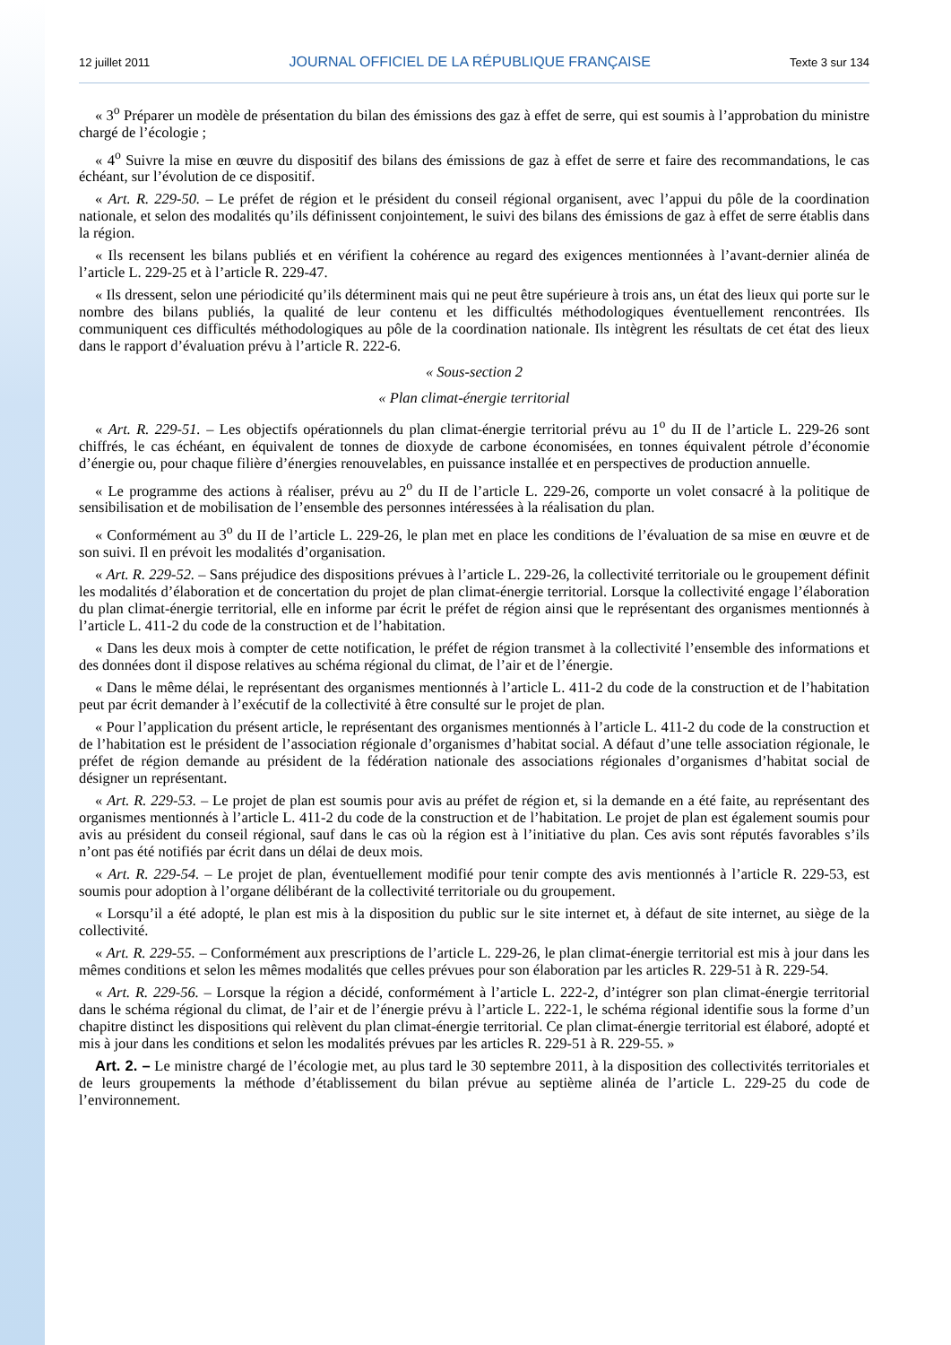12 juillet 2011 JOURNAL OFFICIEL DE LA RÉPUBLIQUE FRANÇAISE Texte 3 sur 134
« 3<sup>o</sup> Préparer un modèle de présentation du bilan des émissions des gaz à effet de serre, qui est soumis à l’approbation du ministre chargé de l’écologie ;
« 4<sup>o</sup> Suivre la mise en œuvre du dispositif des bilans des émissions de gaz à effet de serre et faire des recommandations, le cas échéant, sur l’évolution de ce dispositif.
« Art. R. 229-50. – Le préfet de région et le président du conseil régional organisent, avec l’appui du pôle de la coordination nationale, et selon des modalités qu’ils définissent conjointement, le suivi des bilans des émissions de gaz à effet de serre établis dans la région.
« Ils recensent les bilans publiés et en vérifient la cohérence au regard des exigences mentionnées à l’avant-dernier alinéa de l’article L. 229-25 et à l’article R. 229-47.
« Ils dressent, selon une périodicité qu’ils déterminent mais qui ne peut être supérieure à trois ans, un état des lieux qui porte sur le nombre des bilans publiés, la qualité de leur contenu et les difficultés méthodologiques éventuellement rencontrées. Ils communiquent ces difficultés méthodologiques au pôle de la coordination nationale. Ils intègrent les résultats de cet état des lieux dans le rapport d’évaluation prévu à l’article R. 222-6.
« Sous-section 2
« Plan climat-énergie territorial
« Art. R. 229-51. – Les objectifs opérationnels du plan climat-énergie territorial prévu au 1<sup>o</sup> du II de l’article L. 229-26 sont chiffrés, le cas échéant, en équivalent de tonnes de dioxyde de carbone économisées, en tonnes équivalent pétrole d’économie d’énergie ou, pour chaque filière d’énergies renouvelables, en puissance installée et en perspectives de production annuelle.
« Le programme des actions à réaliser, prévu au 2<sup>o</sup> du II de l’article L. 229-26, comporte un volet consacré à la politique de sensibilisation et de mobilisation de l’ensemble des personnes intéressées à la réalisation du plan.
« Conformément au 3<sup>o</sup> du II de l’article L. 229-26, le plan met en place les conditions de l’évaluation de sa mise en œuvre et de son suivi. Il en prévoit les modalités d’organisation.
« Art. R. 229-52. – Sans préjudice des dispositions prévues à l’article L. 229-26, la collectivité territoriale ou le groupement définit les modalités d’élaboration et de concertation du projet de plan climat-énergie territorial. Lorsque la collectivité engage l’élaboration du plan climat-énergie territorial, elle en informe par écrit le préfet de région ainsi que le représentant des organismes mentionnés à l’article L. 411-2 du code de la construction et de l’habitation.
« Dans les deux mois à compter de cette notification, le préfet de région transmet à la collectivité l’ensemble des informations et des données dont il dispose relatives au schéma régional du climat, de l’air et de l’énergie.
« Dans le même délai, le représentant des organismes mentionnés à l’article L. 411-2 du code de la construction et de l’habitation peut par écrit demander à l’exécutif de la collectivité à être consulté sur le projet de plan.
« Pour l’application du présent article, le représentant des organismes mentionnés à l’article L. 411-2 du code de la construction et de l’habitation est le président de l’association régionale d’organismes d’habitat social. A défaut d’une telle association régionale, le préfet de région demande au président de la fédération nationale des associations régionales d’organismes d’habitat social de désigner un représentant.
« Art. R. 229-53. – Le projet de plan est soumis pour avis au préfet de région et, si la demande en a été faite, au représentant des organismes mentionnés à l’article L. 411-2 du code de la construction et de l’habitation. Le projet de plan est également soumis pour avis au président du conseil régional, sauf dans le cas où la région est à l’initiative du plan. Ces avis sont réputés favorables s’ils n’ont pas été notifiés par écrit dans un délai de deux mois.
« Art. R. 229-54. – Le projet de plan, éventuellement modifié pour tenir compte des avis mentionnés à l’article R. 229-53, est soumis pour adoption à l’organe délibérant de la collectivité territoriale ou du groupement.
« Lorsqu’il a été adopté, le plan est mis à la disposition du public sur le site internet et, à défaut de site internet, au siège de la collectivité.
« Art. R. 229-55. – Conformément aux prescriptions de l’article L. 229-26, le plan climat-énergie territorial est mis à jour dans les mêmes conditions et selon les mêmes modalités que celles prévues pour son élaboration par les articles R. 229-51 à R. 229-54.
« Art. R. 229-56. – Lorsque la région a décidé, conformément à l’article L. 222-2, d’intégrer son plan climat-énergie territorial dans le schéma régional du climat, de l’air et de l’énergie prévu à l’article L. 222-1, le schéma régional identifie sous la forme d’un chapitre distinct les dispositions qui relèvent du plan climat-énergie territorial. Ce plan climat-énergie territorial est élaboré, adopté et mis à jour dans les conditions et selon les modalités prévues par les articles R. 229-51 à R. 229-55. »
Art. 2. – Le ministre chargé de l’écologie met, au plus tard le 30 septembre 2011, à la disposition des collectivités territoriales et de leurs groupements la méthode d’établissement du bilan prévue au septième alinéa de l’article L. 229-25 du code de l’environnement.